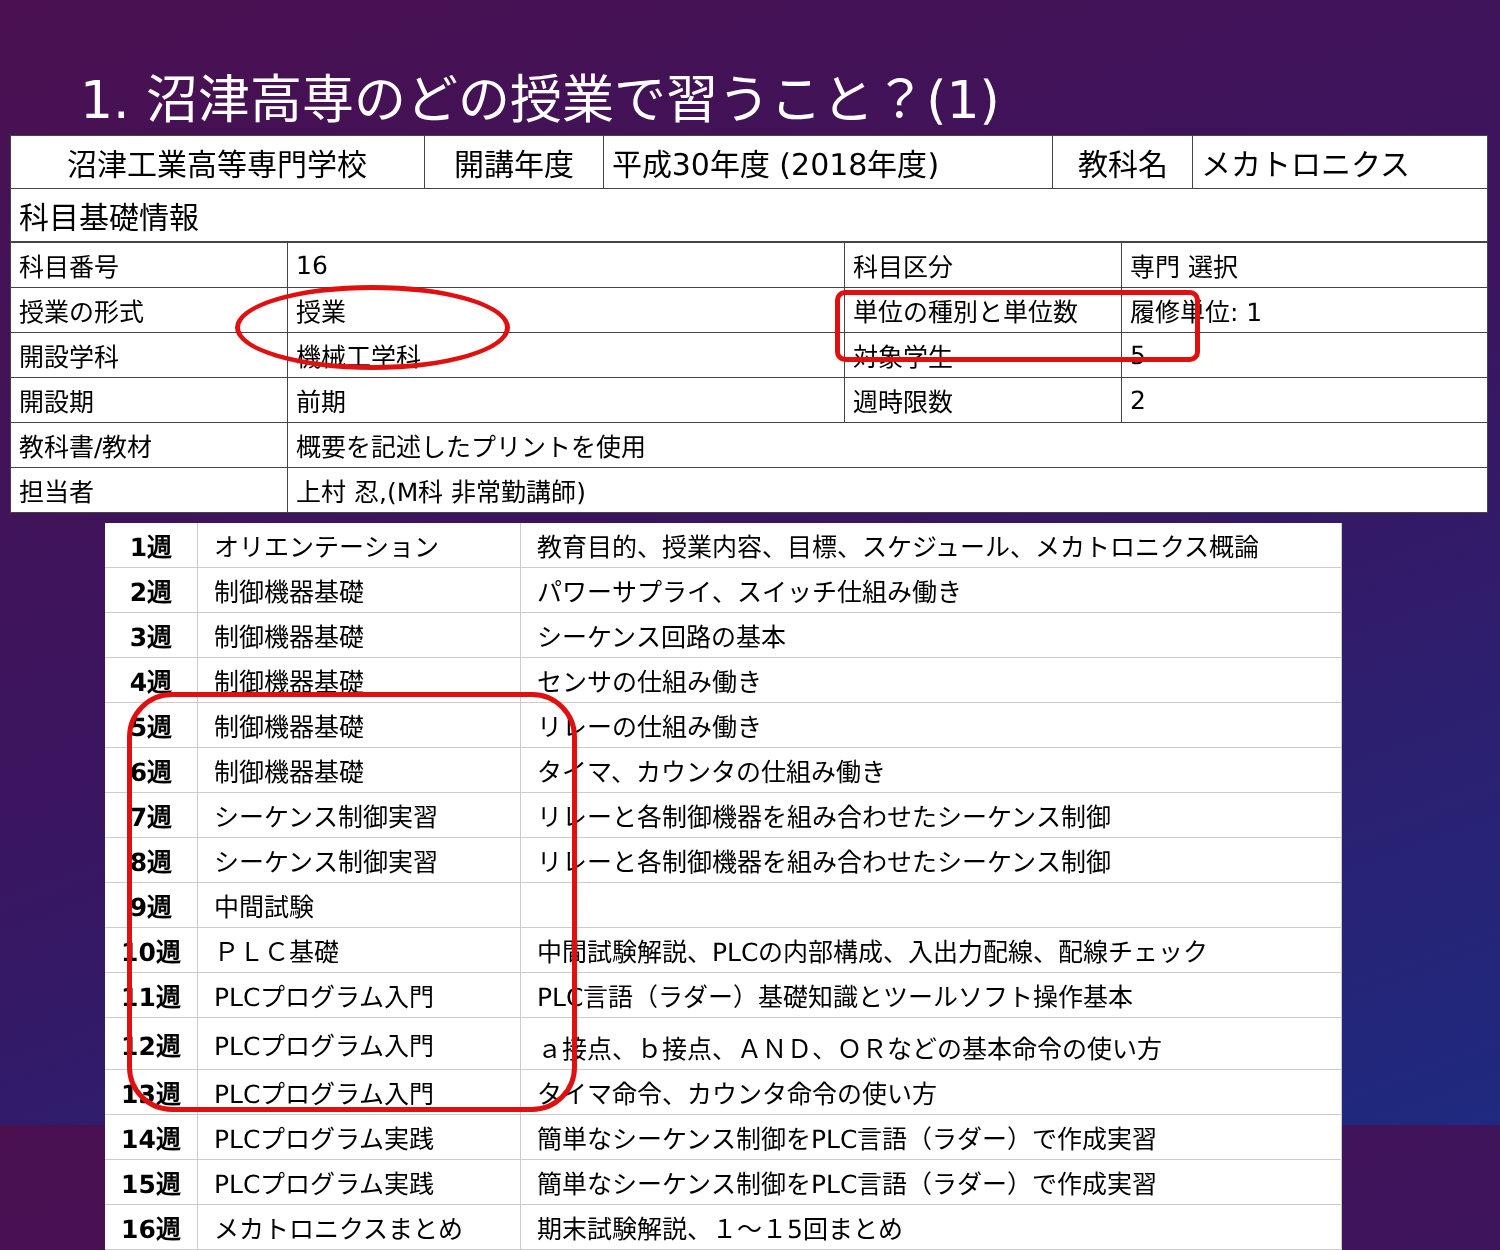1. 沼津高専のどの授業で習うこと？(1)
| 沼津工業高等専門学校 | 開講年度 | 平成30年度 (2018年度) | 教科名 | メカトロニクス |
| 科目基礎情報 | | | | |
| 科目番号 | 16 | 科目区分 | 専門 選択 |
| 授業の形式 | 授業 | 単位の種別と単位数 | 履修単位: 1 |
| 開設学科 | 機械工学科 | 対象学生 | 5 |
| 開設期 | 前期 | 週時限数 | 2 |
| 教科書/教材 | 概要を記述したプリントを使用 | | |
| 担当者 | 上村 忍,(M科 非常勤講師) | | |
| 1週 | オリエンテーション | 教育目的、授業内容、目標、スケジュール、メカトロニクス概論 |
| 2週 | 制御機器基礎 | パワーサプライ、スイッチ仕組み働き |
| 3週 | 制御機器基礎 | シーケンス回路の基本 |
| 4週 | 制御機器基礎 | センサの仕組み働き |
| 5週 | 制御機器基礎 | リレーの仕組み働き |
| 6週 | 制御機器基礎 | タイマ、カウンタの仕組み働き |
| 7週 | シーケンス制御実習 | リレーと各制御機器を組み合わせたシーケンス制御 |
| 8週 | シーケンス制御実習 | リレーと各制御機器を組み合わせたシーケンス制御 |
| 9週 | 中間試験 | |
| 10週 | ＰＬＣ基礎 | 中間試験解説、PLCの内部構成、入出力配線、配線チェック |
| 11週 | PLCプログラム入門 | PLC言語（ラダー）基礎知識とツールソフト操作基本 |
| 12週 | PLCプログラム入門 | ａ接点、ｂ接点、ＡＮＤ、ＯＲなどの基本命令の使い方 |
| 13週 | PLCプログラム入門 | タイマ命令、カウンタ命令の使い方 |
| 14週 | PLCプログラム実践 | 簡単なシーケンス制御をPLC言語（ラダー）で作成実習 |
| 15週 | PLCプログラム実践 | 簡単なシーケンス制御をPLC言語（ラダー）で作成実習 |
| 16週 | メカトロニクスまとめ | 期末試験解説、１～１5回まとめ |